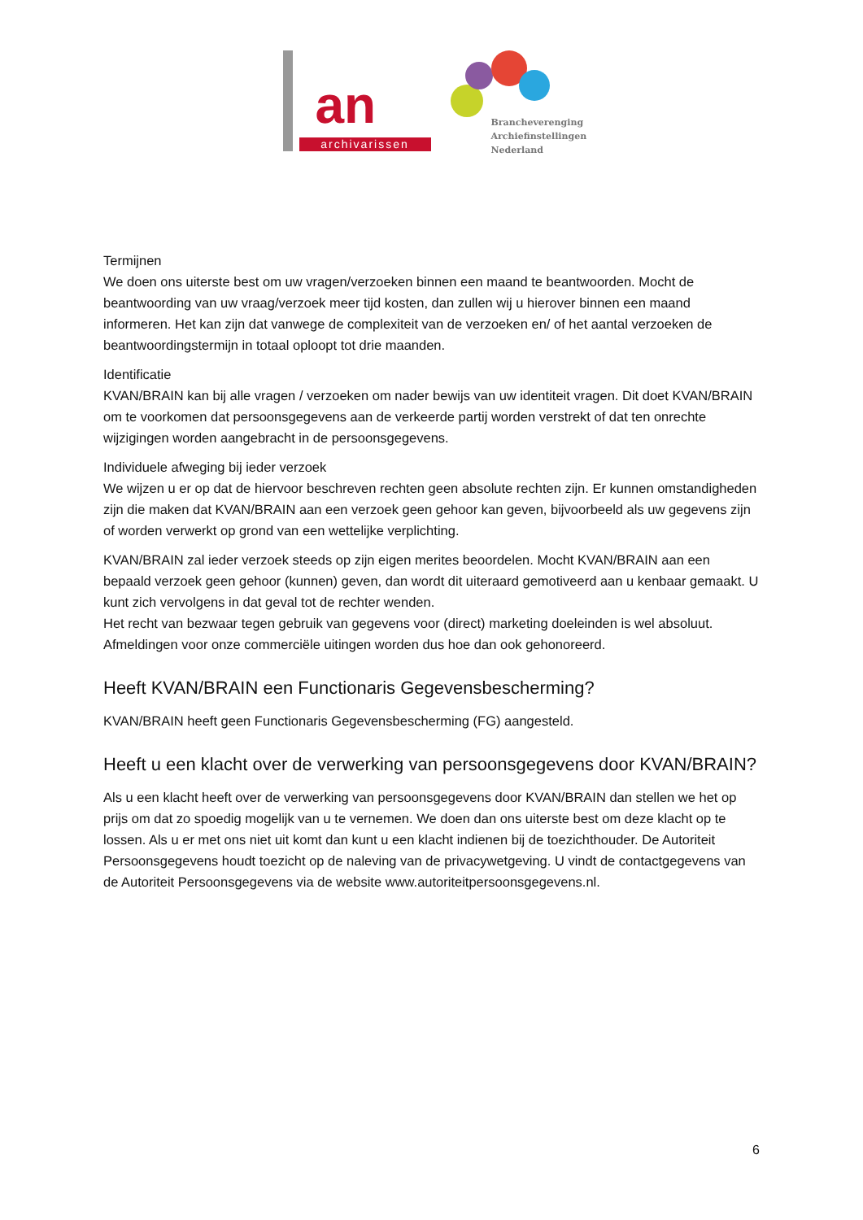an
archivarissen
Brancheverenging
Archiefinstellingen
Nederland
Termijnen
We doen ons uiterste best om uw vragen/verzoeken binnen een maand te beantwoorden. Mocht de beantwoording van uw vraag/verzoek meer tijd kosten, dan zullen wij u hierover binnen een maand informeren. Het kan zijn dat vanwege de complexiteit van de verzoeken en/ of het aantal verzoeken de beantwoordingstermijn in totaal oploopt tot drie maanden.
Identificatie
KVAN/BRAIN kan bij alle vragen / verzoeken om nader bewijs van uw identiteit vragen. Dit doet KVAN/BRAIN om te voorkomen dat persoonsgegevens aan de verkeerde partij worden verstrekt of dat ten onrechte wijzigingen worden aangebracht in de persoonsgegevens.
Individuele afweging bij ieder verzoek
We wijzen u er op dat de hiervoor beschreven rechten geen absolute rechten zijn. Er kunnen omstandigheden zijn die maken dat KVAN/BRAIN aan een verzoek geen gehoor kan geven, bijvoorbeeld als uw gegevens zijn of worden verwerkt op grond van een wettelijke verplichting.
KVAN/BRAIN zal ieder verzoek steeds op zijn eigen merites beoordelen. Mocht KVAN/BRAIN aan een bepaald verzoek geen gehoor (kunnen) geven, dan wordt dit uiteraard gemotiveerd aan u kenbaar gemaakt. U kunt zich vervolgens in dat geval tot de rechter wenden.
Het recht van bezwaar tegen gebruik van gegevens voor (direct) marketing doeleinden is wel absoluut. Afmeldingen voor onze commerciële uitingen worden dus hoe dan ook gehonoreerd.
Heeft KVAN/BRAIN een Functionaris Gegevensbescherming?
KVAN/BRAIN heeft geen Functionaris Gegevensbescherming (FG) aangesteld.
Heeft u een klacht over de verwerking van persoonsgegevens door KVAN/BRAIN?
Als u een klacht heeft over de verwerking van persoonsgegevens door KVAN/BRAIN dan stellen we het op prijs om dat zo spoedig mogelijk van u te vernemen. We doen dan ons uiterste best om deze klacht op te lossen. Als u er met ons niet uit komt dan kunt u een klacht indienen bij de toezichthouder. De Autoriteit Persoonsgegevens houdt toezicht op de naleving van de privacywetgeving. U vindt de contactgegevens van de Autoriteit Persoonsgegevens via de website www.autoriteitpersoonsgegevens.nl.
6